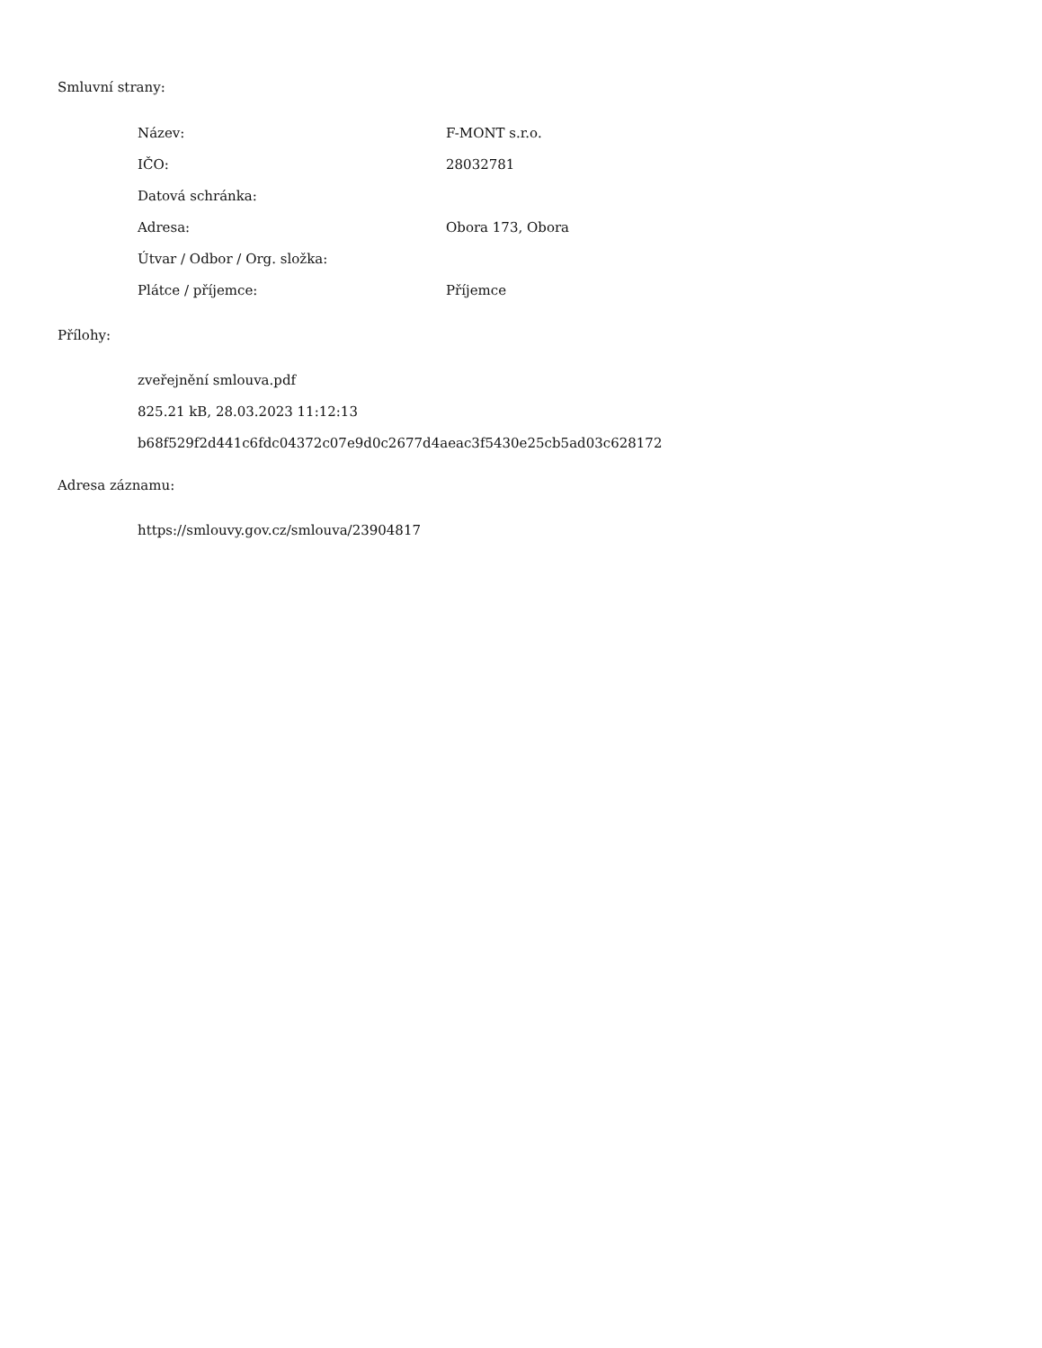Smluvní strany:
| Název: | F-MONT s.r.o. |
| IČO: | 28032781 |
| Datová schránka: | |
| Adresa: | Obora 173, Obora |
| Útvar / Odbor / Org. složka: | |
| Plátce / příjemce: | Příjemce |
Přílohy:
zveřejnění smlouva.pdf
825.21 kB, 28.03.2023 11:12:13
b68f529f2d441c6fdc04372c07e9d0c2677d4aeac3f5430e25cb5ad03c628172
Adresa záznamu:
https://smlouvy.gov.cz/smlouva/23904817